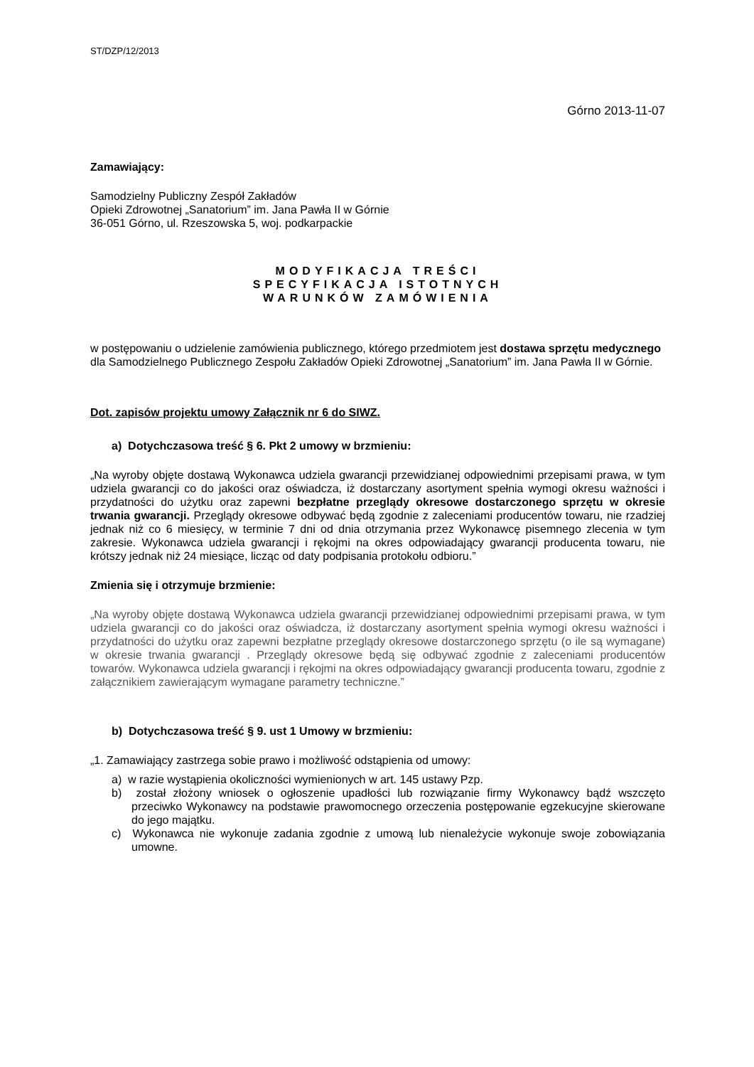ST/DZP/12/2013
Górno 2013-11-07
Zamawiający:
Samodzielny Publiczny Zespół Zakładów
Opieki Zdrowotnej „Sanatorium” im. Jana Pawła II w Górnie
36-051 Górno, ul. Rzeszowska 5, woj. podkarpackie
MODYFIKACJA TREŚCI
SPECYFIKACJA ISTOTNYCH
WARUNKÓW ZAMÓWIENIA
w postępowaniu o udzielenie zamówienia publicznego, którego przedmiotem jest dostawa sprzętu medycznego dla Samodzielnego Publicznego Zespołu Zakładów Opieki Zdrowotnej „Sanatorium” im. Jana Pawła II w Górnie.
Dot. zapisów projektu umowy Załącznik nr 6 do SIWZ.
a) Dotychczasowa treść § 6. Pkt 2 umowy w brzmieniu:
„Na wyroby objęte dostawą Wykonawca udziela gwarancji przewidzianej odpowiednimi przepisami prawa, w tym udziela gwarancji co do jakości oraz oświadcza, iż dostarczany asortyment spełnia wymogi okresu ważności i przydatności do użytku oraz zapewni bezpłatne przeglądy okresowe dostarczonego sprzętu w okresie trwania gwarancji. Przeglądy okresowe odbywać będą zgodnie z zaleceniami producentów towaru, nie rzadziej jednak niż co 6 miesięcy, w terminie 7 dni od dnia otrzymania przez Wykonawcę pisemnego zlecenia w tym zakresie. Wykonawca udziela gwarancji i rękojmi na okres odpowiadający gwarancji producenta towaru, nie krótszy jednak niż 24 miesiące, licząc od daty podpisania protokołu odbioru.”
Zmienia się i otrzymuje brzmienie:
„Na wyroby objęte dostawą Wykonawca udziela gwarancji przewidzianej odpowiednimi przepisami prawa, w tym udziela gwarancji co do jakości oraz oświadcza, iż dostarczany asortyment spełnia wymogi okresu ważności i przydatności do użytku oraz zapewni bezpłatne przeglądy okresowe dostarczonego sprzętu (o ile są wymagane) w okresie trwania gwarancji . Przeglądy okresowe będą się odbywać zgodnie z zaleceniami producentów towarów. Wykonawca udziela gwarancji i rękojmi na okres odpowiadający gwarancji producenta towaru, zgodnie z załącznikiem zawierającym wymagane parametry techniczne.”
b) Dotychczasowa treść § 9. ust 1 Umowy w brzmieniu:
„1. Zamawiający zastrzega sobie prawo i możliwość odstąpienia od umowy:
a) w razie wystąpienia okoliczności wymienionych w art. 145 ustawy Pzp.
b) został złożony wniosek o ogłoszenie upadłości lub rozwiązanie firmy Wykonawcy bądź wszczęto przeciwko Wykonawcy na podstawie prawomocnego orzeczenia postępowanie egzekucyjne skierowane do jego majątku.
c) Wykonawca nie wykonuje zadania zgodnie z umową lub nienależycie wykonuje swoje zobowiązania umowne.